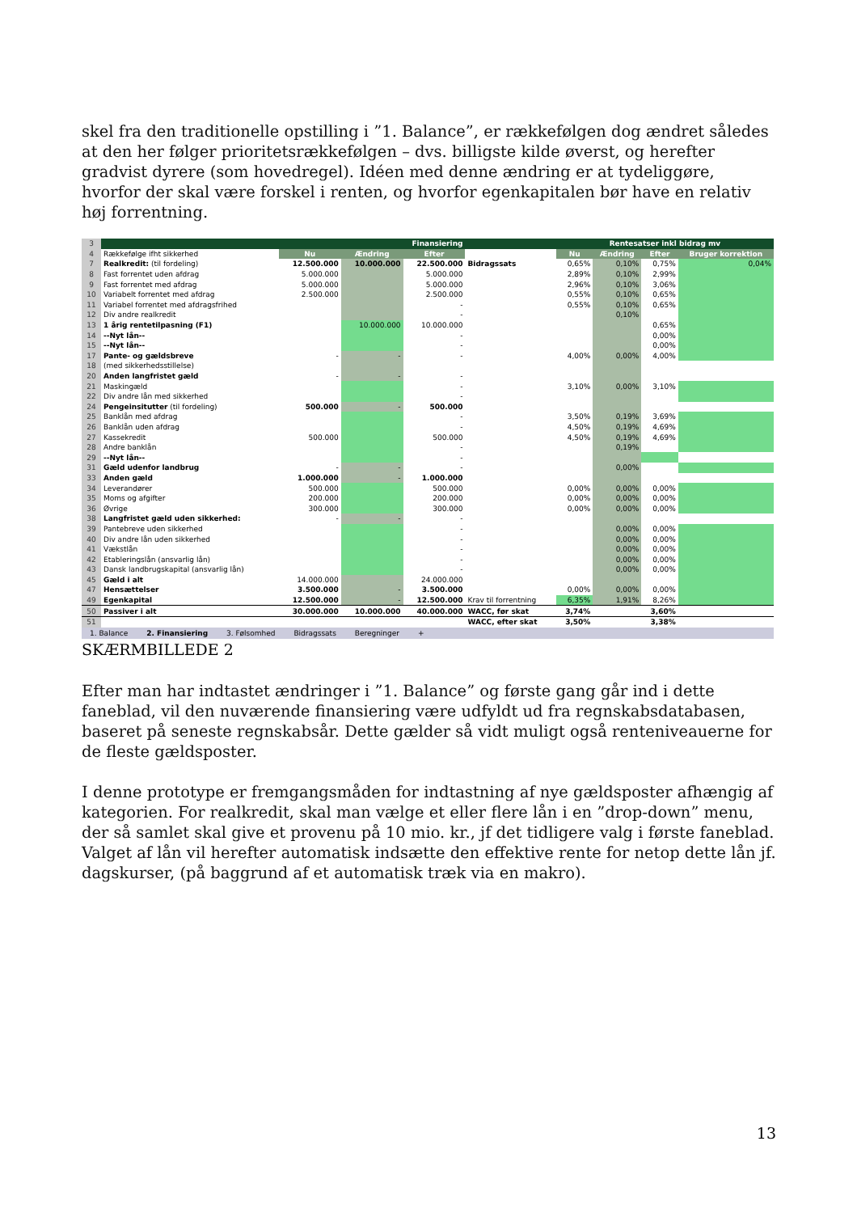skel fra den traditionelle opstilling i ”1. Balance”, er rækkefølgen dog ændret således at den her følger prioritetsrækkefølgen – dvs. billigste kilde øverst, og herefter gradvist dyrere (som hovedregel). Idéen med denne ændring er at tydeliggøre, hvorfor der skal være forskel i renten, og hvorfor egenkapitalen bør have en relativ høj forrentning.
| 3 | Finansiering | | | | | Rentesatser inkl bidrag mv | | | |
| 4 | Rækkefølge ifht sikkerhed | Nu | Ændring | Efter | | Nu | Ændring | Efter | Bruger korrektion |
| 7 | Realkredit: (til fordeling) | 12.500.000 | 10.000.000 | 22.500.000 | Bidragssats | 0,65% | 0,10% | 0,75% | 0,04% |
| 8 | Fast forrentet uden afdrag | 5.000.000 | | 5.000.000 | | 2,89% | 0,10% | 2,99% | |
| 9 | Fast forrentet med afdrag | 5.000.000 | | 5.000.000 | | 2,96% | 0,10% | 3,06% | |
| 10 | Variabelt forrentet med afdrag | 2.500.000 | | 2.500.000 | | 0,55% | 0,10% | 0,65% | |
| 11 | Variabel forrentet med afdragsfrihed | | | - | | 0,55% | 0,10% | 0,65% | |
| 12 | Div andre realkredit | | | - | | | 0,10% | | |
| 13 | 1 årig rentetilpasning (F1) | | 10.000.000 | 10.000.000 | | | | 0,65% | |
| 14 | --Nyt lån-- | | | - | | | | 0,00% | |
| 15 | --Nyt lån-- | | | - | | | | 0,00% | |
| 17 | Pante- og gældsbreve | - | - | - | | 4,00% | 0,00% | 4,00% | |
| 18 | (med sikkerhedsstillelse) | | | | | | | | |
| 20 | Anden langfristet gæld | - | - | - | | | | | |
| 21 | Maskingæld | | | - | | 3,10% | 0,00% | 3,10% | |
| 22 | Div andre lån med sikkerhed | | | - | | | | | |
| 24 | Pengeinsitutter (til fordeling) | 500.000 | - | 500.000 | | | | | |
| 25 | Banklån med afdrag | | | - | | 3,50% | 0,19% | 3,69% | |
| 26 | Banklån uden afdrag | | | - | | 4,50% | 0,19% | 4,69% | |
| 27 | Kassekredit | 500.000 | | 500.000 | | 4,50% | 0,19% | 4,69% | |
| 28 | Andre banklån | | | - | | | 0,19% | | |
| 29 | --Nyt lån-- | | | - | | | | | |
| 31 | Gæld udenfor landbrug | - | - | - | | | 0,00% | | |
| 33 | Anden gæld | 1.000.000 | - | 1.000.000 | | | | | |
| 34 | Leverandører | 500.000 | | 500.000 | | 0,00% | 0,00% | 0,00% | |
| 35 | Moms og afgifter | 200.000 | | 200.000 | | 0,00% | 0,00% | 0,00% | |
| 36 | Øvrige | 300.000 | | 300.000 | | 0,00% | 0,00% | 0,00% | |
| 38 | Langfristet gæld uden sikkerhed: | - | - | - | | | | | |
| 39 | Pantebreve uden sikkerhed | | | - | | | 0,00% | 0,00% | |
| 40 | Div andre lån uden sikkerhed | | | - | | | 0,00% | 0,00% | |
| 41 | Vækstlån | | | - | | | 0,00% | 0,00% | |
| 42 | Etableringslån (ansvarlig lån) | | | - | | | 0,00% | 0,00% | |
| 43 | Dansk landbrugskapital (ansvarlig lån) | | | - | | | 0,00% | 0,00% | |
| 45 | Gæld i alt | 14.000.000 | | 24.000.000 | | | | | |
| 47 | Hensættelser | 3.500.000 | - | 3.500.000 | | 0,00% | 0,00% | 0,00% | |
| 49 | Egenkapital | 12.500.000 | - | 12.500.000 | Krav til forrentning | 6,35% | 1,91% | 8,26% | |
| 50 | Passiver i alt | 30.000.000 | 10.000.000 | 40.000.000 | WACC, før skat | 3,74% | | 3,60% | |
| 51 | | | | | WACC, efter skat | 3,50% | | 3,38% | |
1. Balance 2. Finansiering 3. Følsomhed Bidragssats Beregninger +
SKÆRMBILLEDE 2
Efter man har indtastet ændringer i ”1. Balance” og første gang går ind i dette faneblad, vil den nuværende finansiering være udfyldt ud fra regnskabsdatabasen, baseret på seneste regnskabsår. Dette gælder så vidt muligt også renteniveauerne for de fleste gældsposter.
I denne prototype er fremgangsmåden for indtastning af nye gældsposter afhængig af kategorien. For realkredit, skal man vælge et eller flere lån i en ”drop-down” menu, der så samlet skal give et provenu på 10 mio. kr., jf det tidligere valg i første faneblad. Valget af lån vil herefter automatisk indsætte den effektive rente for netop dette lån jf. dagskurser, (på baggrund af et automatisk træk via en makro).
13